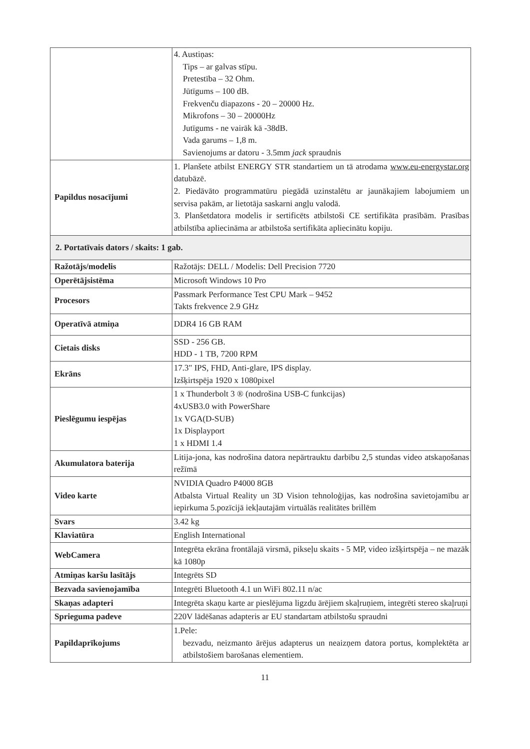| | 4. Austiņas: Tips – ar galvas stīpu. Pretestība – 32 Ohm. Jūtīgums – 100 dB. Frekvenču diapazons - 20 – 20000 Hz. Mikrofons – 30 – 20000Hz Jutīgums - ne vairāk kā -38dB. Vada garums – 1,8 m. Savienojums ar datoru - 3.5mm jack spraudnis |
| Papildus nosacījumi | 1. Planšete atbilst ENERGY STR standartiem un tā atrodama www.eu-energystar.org datubāzē. 2. Piedāvāto programmatūru piegādā uzinstalētu ar jaunākajiem labojumiem un servisa pakām, ar lietotāja saskarni angļu valodā. 3. Planšetdatora modelis ir sertificēts atbilstoši CE sertifikāta prasībām. Prasības atbilstība apliecināma ar atbilstoša sertifikāta apliecinātu kopiju. |
| 2. Portatīvais dators / skaits: 1 gab. | |
| Ražotājs/modelis | Ražotājs: DELL / Modelis: Dell Precision 7720 |
| Operētājsistēma | Microsoft Windows 10 Pro |
| Procesors | Passmark Performance Test CPU Mark – 9452 Takts frekvence 2.9 GHz |
| Operatīvā atmiņa | DDR4 16 GB RAM |
| Cietais disks | SSD - 256 GB. HDD - 1 TB, 7200 RPM |
| Ekrāns | 17.3" IPS, FHD, Anti-glare, IPS display. Izšķirtspēja 1920 x 1080pixel |
| Pieslēgumu iespējas | 1 x Thunderbolt 3 ® (nodrošina USB-C funkcijas) 4xUSB3.0 with PowerShare 1x VGA(D-SUB) 1x Displayport 1 x HDMI 1.4 |
| Akumulatora baterija | Litija-jona, kas nodrošina datora nepārtrauktu darbību 2,5 stundas video atskaņošanas režīmā |
| Video karte | NVIDIA Quadro P4000 8GB Atbalsta Virtual Reality un 3D Vision tehnoloģijas, kas nodrošina savietojamību ar iepirkuma 5.pozīcijā iekļautajām virtuālās realitātes brillēm |
| Svars | 3.42 kg |
| Klaviatūra | English International |
| WebCamera | Integrēta ekrāna frontālajā virsmā, pikseļu skaits - 5 MP, video izšķirtspēja – ne mazāk kā 1080p |
| Atmiņas karšu lasītājs | Integrēts SD |
| Bezvada savienojamība | Integrēti Bluetooth 4.1 un WiFi 802.11 n/ac |
| Skaņas adapteri | Integrēta skaņu karte ar pieslējuma ligzdu ārējiem skaļruņiem, integrēti stereo skaļruņi |
| Sprieguma padeve | 220V lādēšanas adapteris ar EU standartam atbilstošu spraudni |
| Papildaprīkojums | 1.Pele: bezvadu, neizmanto ārējus adapterus un neaizņem datora portus, komplektēta ar atbilstošiem barošanas elementiem. |
11